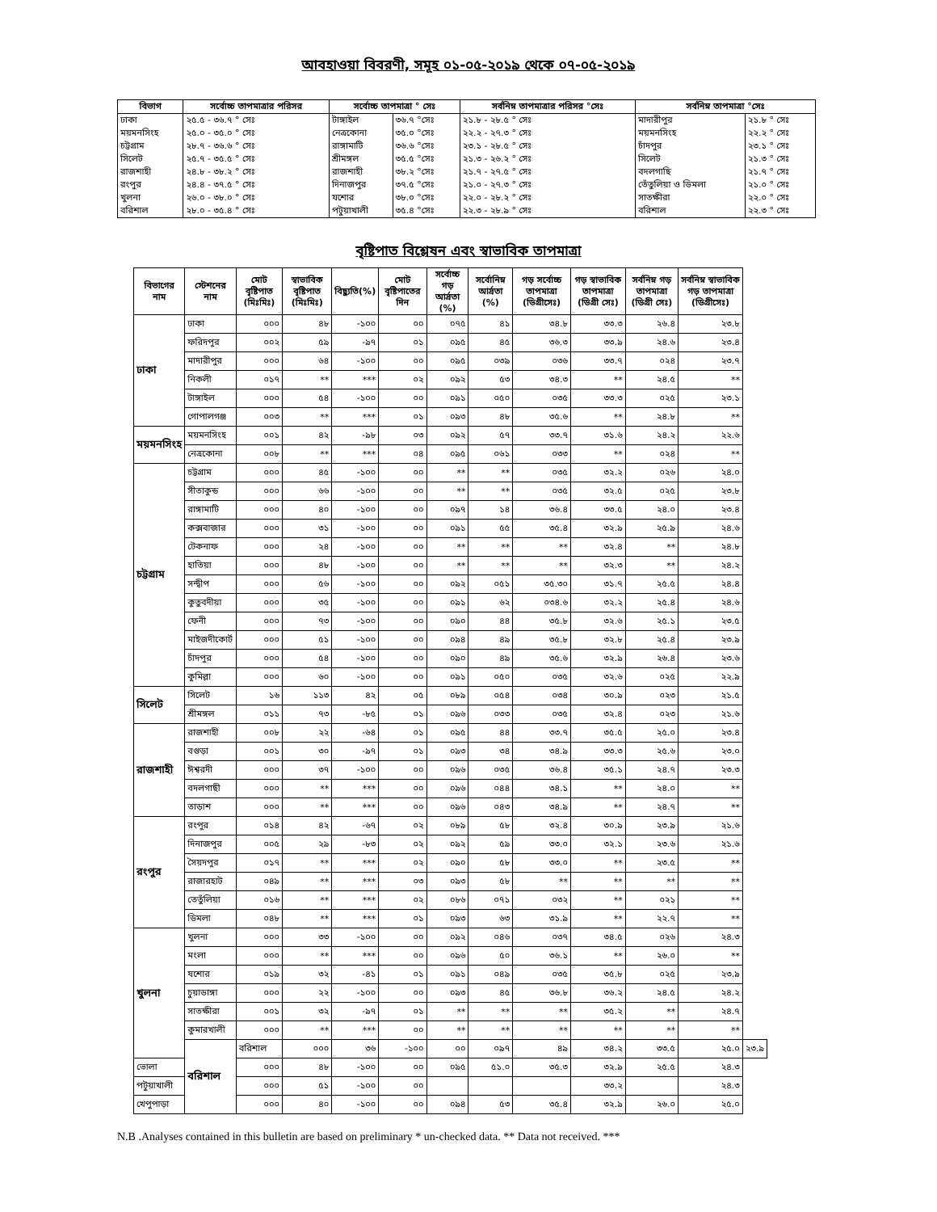আবহাওয়া বিবরণী, সমূহ ০১-০৫-২০১৯ থেকে ০৭-০৫-২০১৯
| বিভাগ | সর্বোচ্চ তাপমাত্রার পরিসর | সর্বোচ্চ তাপমাত্রা ° সেঃ | | সর্বনিম্ন তাপমাত্রার পরিসর °সেঃ | সর্বনিম্ন তাপমাত্রা °সেঃ | |
| --- | --- | --- | --- | --- | --- | --- |
| ঢাকা | ২৫.৫ - ৩৬.৭ ° সেঃ | টাঙ্গাইল | ৩৬.৭ °সেঃ | ২১.৮ - ২৮.৫ ° সেঃ | মাদারীপুর | ২১.৮ ° সেঃ |
| ময়মনসিংহ | ২৫.০ - ৩৫.০ ° সেঃ | নেত্রকোনা | ৩৫.০ °সেঃ | ২২.২ - ২৭.৩ ° সেঃ | ময়মনসিংহ | ২২.২ ° সেঃ |
| চট্টগ্রাম | ২৮.৭ - ৩৬.৬ ° সেঃ | রাঙ্গামাটি | ৩৬.৬ °সেঃ | ২৩.১ - ২৮.৫ ° সেঃ | চাঁদপুর | ২৩.১ ° সেঃ |
| সিলেট | ২৫.৭ - ৩৫.৫ ° সেঃ | শ্রীমঙ্গল | ৩৫.৫ °সেঃ | ২১.৩ - ২৬.২ ° সেঃ | সিলেট | ২১.৩ ° সেঃ |
| রাজশাহী | ২৪.৮ - ৩৮.২ ° সেঃ | রাজশাহী | ৩৮.২ °সেঃ | ২১.৭ - ২৭.৫ ° সেঃ | বদলগাছি | ২১.৭ ° সেঃ |
| রংপুর | ২৪.৪ - ৩৭.৫ ° সেঃ | দিনাজপুর | ৩৭.৫ °সেঃ | ২১.০ - ২৭.৩ ° সেঃ | তেঁতুলিয়া ও ডিমলা | ২১.০ ° সেঃ |
| খুলনা | ২৬.০ - ৩৮.০ ° সেঃ | যশোর | ৩৮.০ °সেঃ | ২২.০ - ২৮.২ ° সেঃ | সাতক্ষীরা | ২২.০ ° সেঃ |
| বরিশাল | ২৮.০ - ৩৫.৪ ° সেঃ | পটুয়াখালী | ৩৫.৪ °সেঃ | ২২.৩ - ২৮.৯ ° সেঃ | বরিশাল | ২২.৩ ° সেঃ |
বৃষ্টিপাত বিশ্লেষন এবং স্বাভাবিক তাপমাত্রা
| বিভাগের নাম | স্টেশনের নাম | মোট বৃষ্টিপাত (মিঃমিঃ) | স্বাভাবিক বৃষ্টিপাত (মিঃমিঃ) | বিছ্যুতি(%) | মোট বৃষ্টিপাতের দিন | সর্বোচ্চ গড় আর্দ্রতা (%) | সর্বোনিম্ন আর্দ্রতা (%) | গড় সর্বোচ্চ তাপমাত্রা (ডিগ্রীসেঃ) | গড় স্বাভাবিক তাপমাত্রা (ডিগ্রী সেঃ) | সর্বনিম্ন গড় তাপমাত্রা (ডিগ্রী সেঃ) | সর্বনিম্ন স্বাভাবিক গড় তাপমাত্রা (ডিগ্রীসেঃ) | |
| --- | --- | --- | --- | --- | --- | --- | --- | --- | --- | --- | --- | --- |
| ঢাকা | ঢাকা | ০০০ | ৪৮ | -১০০ | ০০ | ০৭৫ | ৪১ | ৩৪.৮ | ৩৩.৩ | ২৬.৪ | ২৩.৮ | |
| | ফরিদপুর | ০০২ | ৫৯ | -৯৭ | ০১ | ০৯৫ | ৪৫ | ৩৬.৩ | ৩৩.৯ | ২৪.৬ | ২৩.৪ | |
| | মাদারীপুর | ০০০ | ৬৪ | -১০০ | ০০ | ০৯৫ | ০৩৯ | ০৩৬ | ৩৩.৭ | ০২৪ | ২৩.৭ | |
| | নিকলী | ০১৭ | ** | *** | ০২ | ০৯২ | ৫৩ | ৩৪.৩ | ** | ২৪.৫ | ** | |
| | টাঙ্গাইল | ০০০ | ৫৪ | -১০০ | ০০ | ০৯১ | ০৫০ | ০৩৫ | ৩৩.৩ | ০২৫ | ২৩.১ | |
| | গোপালগঞ্জ | ০০৩ | ** | *** | ০১ | ০৯৩ | ৪৮ | ৩৫.৬ | ** | ২৪.৮ | ** | |
| ময়মনসিংহ | ময়মনসিংহ | ০০১ | ৪২ | -৯৮ | ০৩ | ০৯২ | ৫৭ | ৩৩.৭ | ৩১.৬ | ২৪.২ | ২২.৬ | |
| | নেত্রকোনা | ০০৮ | ** | *** | ০৪ | ০৯৫ | ০৬১ | ০৩৩ | ** | ০২৪ | ** | |
| চট্টগ্রাম | চট্টগ্রাম | ০০০ | ৪৫ | -১০০ | ০০ | ** | ** | ০৩৫ | ৩২.২ | ০২৬ | ২৪.০ | |
| | সীতাকুন্ড | ০০০ | ৬৬ | -১০০ | ০০ | ** | ** | ০৩৫ | ৩২.৫ | ০২৫ | ২৩.৮ | |
| | রাঙ্গামাটি | ০০০ | ৪০ | -১০০ | ০০ | ০৯৭ | ১৪ | ৩৬.৪ | ৩৩.৫ | ২৪.০ | ২৩.৪ | |
| | কক্সবাজার | ০০০ | ৩১ | -১০০ | ০০ | ০৯১ | ৫৫ | ৩৫.৪ | ৩২.৯ | ২৫.৯ | ২৪.৬ | |
| | টেকনাফ | ০০০ | ২৪ | -১০০ | ০০ | ** | ** | ** | ৩২.৪ | ** | ২৪.৮ | |
| | হাতিয়া | ০০০ | ৪৮ | -১০০ | ০০ | ** | ** | ** | ৩২.৩ | ** | ২৪.২ | |
| | সন্দ্বীপ | ০০০ | ৫৬ | -১০০ | ০০ | ০৯২ | ০৫১ | ৩৫.৩০ | ৩১.৭ | ২৫.৫ | ২৪.৪ | |
| | কুতুবদীয়া | ০০০ | ৩৫ | -১০০ | ০০ | ০৯১ | ৬২ | ০৩৪.৬ | ৩২.২ | ২৫.৪ | ২৪.৬ | |
| | ফেনী | ০০০ | ৭৩ | -১০০ | ০০ | ০৯০ | ৪৪ | ৩৫.৮ | ৩২.৬ | ২৫.১ | ২৩.৫ | |
| | মাইজদীকোর্ট | ০০০ | ৫১ | -১০০ | ০০ | ০৯৪ | ৪৯ | ৩৫.৮ | ৩২.৮ | ২৫.৪ | ২৩.৯ | |
| | চাঁদপুর | ০০০ | ৫৪ | -১০০ | ০০ | ০৯০ | ৪৯ | ৩৫.৬ | ৩২.৯ | ২৬.৪ | ২৩.৬ | |
| | কুমিল্লা | ০০০ | ৬০ | -১০০ | ০০ | ০৯১ | ০৫০ | ০৩৫ | ৩২.৬ | ০২৫ | ২২.৯ | |
| সিলেট | সিলেট | ১৬ | ১১৩ | ৪২ | ০৫ | ০৮৯ | ০৫৪ | ০৩৪ | ৩০.৯ | ০২৩ | ২১.৫ | |
| | শ্রীমঙ্গল | ০১১ | ৭৩ | -৮৫ | ০১ | ০৯৬ | ০৩৩ | ০৩৫ | ৩২.৪ | ০২৩ | ২১.৬ | |
| রাজশাহী | রাজশাহী | ০০৮ | ২২ | -৬৪ | ০১ | ০৯৫ | ৪৪ | ৩৩.৭ | ৩৫.৫ | ২৫.০ | ২৩.৪ | |
| | বগুড়া | ০০১ | ৩০ | -৯৭ | ০১ | ০৯৩ | ৩৪ | ৩৪.৯ | ৩৩.৩ | ২৫.৬ | ২৩.০ | |
| | ঈশ্বরদী | ০০০ | ৩৭ | -১০০ | ০০ | ০৯৬ | ০৩৫ | ৩৬.৪ | ৩৫.১ | ২৪.৭ | ২৩.৩ | |
| | বদলগাছী | ০০০ | ** | *** | ০০ | ০৯৬ | ০৪৪ | ৩৪.১ | ** | ২৪.০ | ** | |
| | তাড়াশ | ০০০ | ** | *** | ০০ | ০৯৬ | ০৪৩ | ৩৪.৯ | ** | ২৪.৭ | ** | |
| রংপুর | রংপুর | ০১৪ | ৪২ | -৬৭ | ০২ | ০৮৯ | ৫৮ | ৩২.৪ | ৩০.৯ | ২৩.৯ | ২১.৬ | |
| | দিনাজপুর | ০০৫ | ২৯ | -৮৩ | ০২ | ০৯২ | ৫৯ | ৩৩.০ | ৩২.১ | ২৩.৬ | ২১.৬ | |
| | সৈয়দপুর | ০১৭ | ** | *** | ০২ | ০৯০ | ৫৮ | ৩৩.০ | ** | ২৩.৫ | ** | |
| | রাজারহাট | ০৪৯ | ** | *** | ০৩ | ০৯৩ | ৫৮ | ** | ** | ** | ** | |
| | তেতুঁলিয়া | ০১৬ | ** | *** | ০২ | ০৮৬ | ০৭১ | ০৩২ | ** | ০২১ | ** | |
| | ডিমলা | ০৪৮ | ** | *** | ০১ | ০৯৩ | ৬৩ | ৩১.৯ | ** | ২২.৭ | ** | |
| খুলনা | খুলনা | ০০০ | ৩৩ | -১০০ | ০০ | ০৯২ | ০৪৬ | ০৩৭ | ৩৪.৫ | ০২৬ | ২৪.৩ | |
| | মংলা | ০০০ | ** | *** | ০০ | ০৯৬ | ৫০ | ৩৬.১ | ** | ২৬.০ | ** | |
| | যশোর | ০১৯ | ৩২ | -৪১ | ০১ | ০৯১ | ০৪৯ | ০৩৫ | ৩৫.৮ | ০২৫ | ২৩.৯ | |
| | চুয়াডাঙ্গা | ০০০ | ২২ | -১০০ | ০০ | ০৯৩ | ৪৫ | ৩৬.৮ | ৩৬.২ | ২৪.৫ | ২৪.২ | |
| | সাতক্ষীরা | ০০১ | ৩২ | -৯৭ | ০১ | ** | ** | ** | ৩৫.২ | ** | ২৪.৭ | |
| | কুমারখালী | ০০০ | ** | *** | ০০ | ** | ** | ** | ** | ** | ** | |
| | বরিশাল | বরিশাল | ০০০ | ৩৬ | -১০০ | ০০ | ০৯৭ | ৪৯ | ৩৪.২ | ৩৩.৫ | ২৫.০ | ২৩.৯ |
| ভোলা | | ০০০ | ৪৮ | -১০০ | ০০ | ০৯৫ | ৫১.০ | ৩৫.৩ | ৩২.৯ | ২৫.৫ | ২৪.৩ | |
| পটুয়াখালী | | ০০০ | ৫১ | -১০০ | ০০ | | | | ৩৩.২ | | ২৪.৩ | |
| খেপুপাড়া | | ০০০ | ৪০ | -১০০ | ০০ | ০৯৪ | ৫৩ | ৩৫.৪ | ৩২.৯ | ২৬.০ | ২৫.০ | |
N.B .Analyses contained in this bulletin are based on preliminary * un-checked data. ** Data not received. ***